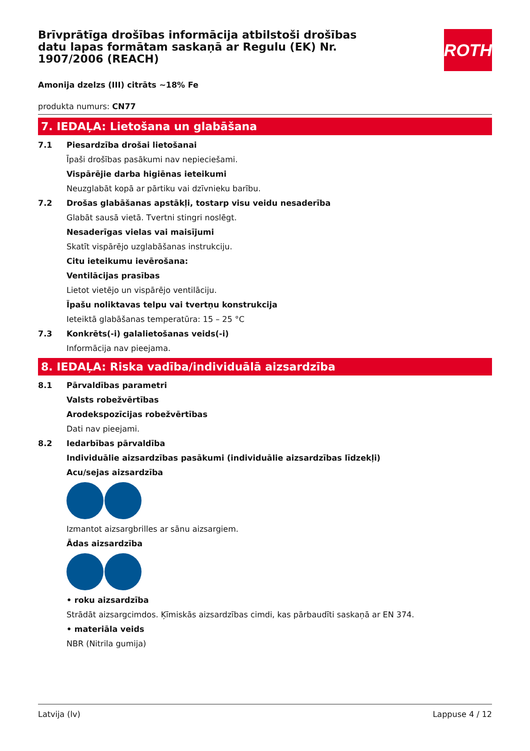ROTH
Brīvprātīga drošības informācija atbilstoši drošības datu lapas formātam saskaņā ar Regulu (EK) Nr. 1907/2006 (REACH)
Amonija dzelzs (III) citrāts ~18% Fe
produkta numurs: CN77
7. IEDAĻA: Lietošana un glabāšana
7.1 Piesardzība drošai lietošanai
Īpaši drošības pasākumi nav nepieciešami.
Vispārējie darba higiēnas ieteikumi
Neuzglabāt kopā ar pārtiku vai dzīvnieku barību.
7.2 Drošas glabāšanas apstākļi, tostarp visu veidu nesaderība
Glabāt sausā vietā. Tvertni stingri noslēgt.
Nesaderīgas vielas vai maisījumi
Skatīt vispārējo uzglabāšanas instrukciju.
Citu ieteikumu ievērošana:
Ventilācijas prasības
Lietot vietējo un vispārējo ventilāciju.
Īpašu noliktavas telpu vai tvertņu konstrukcija
Ieteiktā glabāšanas temperatūra: 15 – 25 °C
7.3 Konkrēts(-i) galalietošanas veids(-i)
Informācija nav pieejama.
8. IEDAĻA: Riska vadība/individuālā aizsardzība
8.1 Pārvaldības parametri
Valsts robežvērtības
Arodekspozīcijas robežvērtības
Dati nav pieejami.
8.2 Iedarbības pārvaldība
Individuālie aizsardzības pasākumi (individuālie aizsardzības līdzekļi)
Acu/sejas aizsardzība
Izmantot aizsargbrilles ar sānu aizsargiem.
Ādas aizsardzība
• roku aizsardzība
Strādāt aizsargcimdos. Ķīmiskās aizsardzības cimdi, kas pārbaudīti saskaņā ar EN 374.
• materiāla veids
NBR (Nitrila gumija)
Latvija (lv) Lappuse 4 / 12